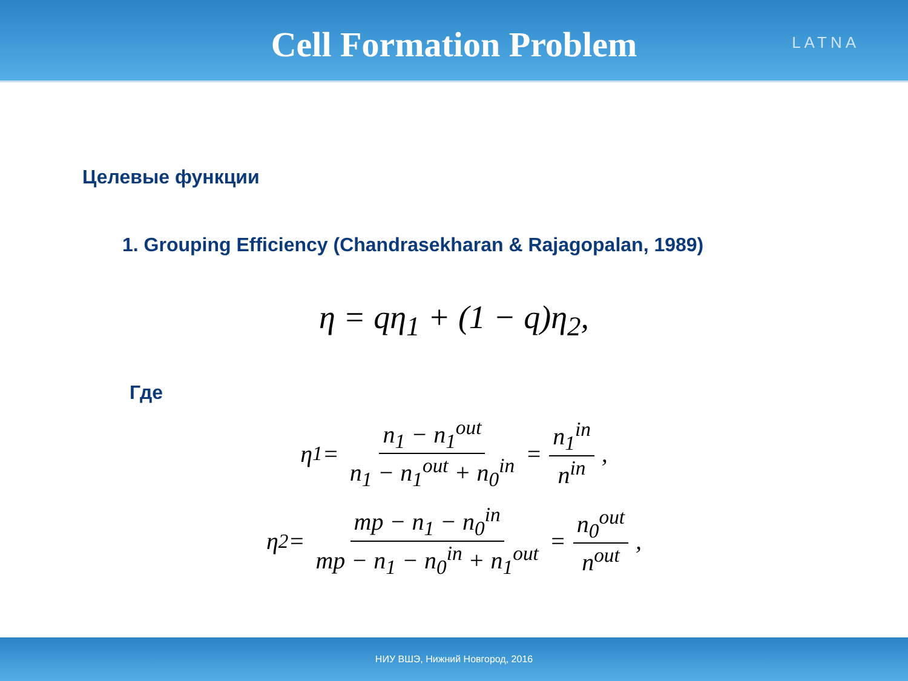Cell Formation Problem
LATNA
Целевые функции
1. Grouping Efficiency (Chandrasekharan & Rajagopalan, 1989)
η = qη<sub>1</sub> + (1 − q)η<sub>2</sub>,
Где
η<sub>1</sub> = n<sub>1</sub> − n<sub>1</sub><sup>out</sup> n<sub>1</sub> − n<sub>1</sub><sup>out</sup> + n<sub>0</sub><sup>in</sup> = n<sub>1</sub><sup>in</sup> n<sup>in</sup>,
η<sub>2</sub> = mp − n<sub>1</sub> − n<sub>0</sub><sup>in</sup> mp − n<sub>1</sub> − n<sub>0</sub><sup>in</sup> + n<sub>1</sub><sup>out</sup> = n<sub>0</sub><sup>out</sup> n<sup>out</sup>,
НИУ ВШЭ, Нижний Новгород, 2016